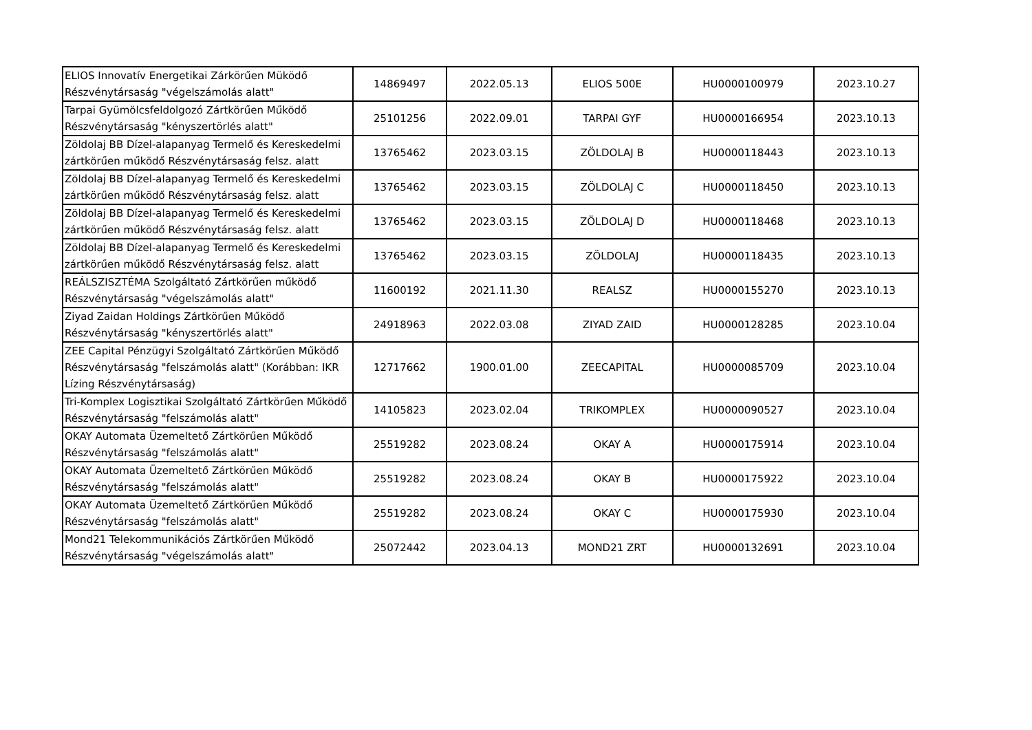| ELIOS Innovatív Energetikai Zárkörűen Müködő Részvénytársaság "végelszámolás alatt" | 14869497 | 2022.05.13 | ELIOS 500E | HU0000100979 | 2023.10.27 |
| Tarpai Gyümölcsfeldolgozó Zártkörűen Működő Részvénytársaság "kényszertörlés alatt" | 25101256 | 2022.09.01 | TARPAI GYF | HU0000166954 | 2023.10.13 |
| Zöldolaj BB Dízel-alapanyag Termelő és Kereskedelmi zártkörűen működő Részvénytársaság felsz. alatt | 13765462 | 2023.03.15 | ZÖLDOLAJ B | HU0000118443 | 2023.10.13 |
| Zöldolaj BB Dízel-alapanyag Termelő és Kereskedelmi zártkörűen működő Részvénytársaság felsz. alatt | 13765462 | 2023.03.15 | ZÖLDOLAJ C | HU0000118450 | 2023.10.13 |
| Zöldolaj BB Dízel-alapanyag Termelő és Kereskedelmi zártkörűen működő Részvénytársaság felsz. alatt | 13765462 | 2023.03.15 | ZÖLDOLAJ D | HU0000118468 | 2023.10.13 |
| Zöldolaj BB Dízel-alapanyag Termelő és Kereskedelmi zártkörűen működő Részvénytársaság felsz. alatt | 13765462 | 2023.03.15 | ZÖLDOLAJ | HU0000118435 | 2023.10.13 |
| REÁLSZISZTÉMA Szolgáltató Zártkörűen működő Részvénytársaság "végelszámolás alatt" | 11600192 | 2021.11.30 | REALSZ | HU0000155270 | 2023.10.13 |
| Ziyad Zaidan Holdings Zártkörűen Működő Részvénytársaság "kényszertörlés alatt" | 24918963 | 2022.03.08 | ZIYAD ZAID | HU0000128285 | 2023.10.04 |
| ZEE Capital Pénzügyi Szolgáltató Zártkörűen Működő Részvénytársaság "felszámolás alatt" (Korábban: IKR Lízing Részvénytársaság) | 12717662 | 1900.01.00 | ZEECAPITAL | HU0000085709 | 2023.10.04 |
| Tri-Komplex Logisztikai Szolgáltató Zártkörűen Működő Részvénytársaság "felszámolás alatt" | 14105823 | 2023.02.04 | TRIKOMPLEX | HU0000090527 | 2023.10.04 |
| OKAY Automata Üzemeltető Zártkörűen Működő Részvénytársaság "felszámolás alatt" | 25519282 | 2023.08.24 | OKAY A | HU0000175914 | 2023.10.04 |
| OKAY Automata Üzemeltető Zártkörűen Működő Részvénytársaság "felszámolás alatt" | 25519282 | 2023.08.24 | OKAY B | HU0000175922 | 2023.10.04 |
| OKAY Automata Üzemeltető Zártkörűen Működő Részvénytársaság "felszámolás alatt" | 25519282 | 2023.08.24 | OKAY C | HU0000175930 | 2023.10.04 |
| Mond21 Telekommunikációs Zártkörűen Működő Részvénytársaság "végelszámolás alatt" | 25072442 | 2023.04.13 | MOND21 ZRT | HU0000132691 | 2023.10.04 |